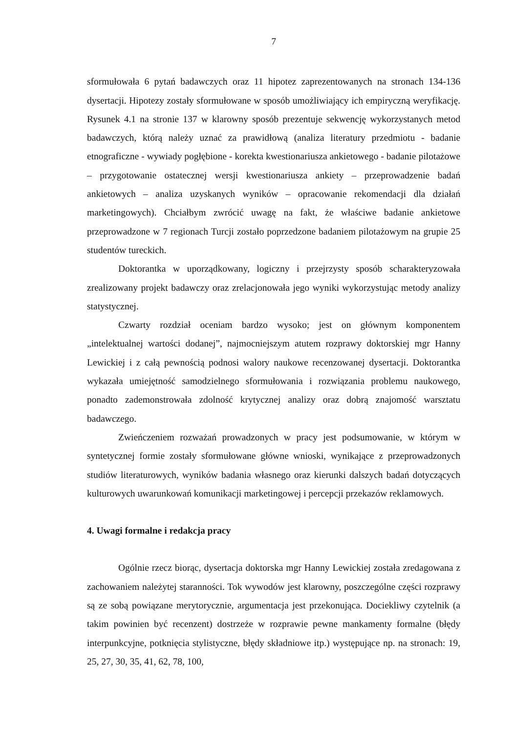7
sformułowała 6 pytań badawczych oraz 11 hipotez zaprezentowanych na stronach 134-136 dysertacji. Hipotezy zostały sformułowane w sposób umożliwiający ich empiryczną weryfikację. Rysunek 4.1 na stronie 137 w klarowny sposób prezentuje sekwencję wykorzystanych metod badawczych, którą należy uznać za prawidłową (analiza literatury przedmiotu - badanie etnograficzne - wywiady pogłębione - korekta kwestionariusza ankietowego - badanie pilotażowe – przygotowanie ostatecznej wersji kwestionariusza ankiety – przeprowadzenie badań ankietowych – analiza uzyskanych wyników – opracowanie rekomendacji dla działań marketingowych). Chciałbym zwrócić uwagę na fakt, że właściwe badanie ankietowe przeprowadzone w 7 regionach Turcji zostało poprzedzone badaniem pilotażowym na grupie 25 studentów tureckich.
Doktorantka w uporządkowany, logiczny i przejrzysty sposób scharakteryzowała zrealizowany projekt badawczy oraz zrelacjonowała jego wyniki wykorzystując metody analizy statystycznej.
Czwarty rozdział oceniam bardzo wysoko; jest on głównym komponentem „intelektualnej wartości dodanej”, najmocniejszym atutem rozprawy doktorskiej mgr Hanny Lewickiej i z całą pewnością podnosi walory naukowe recenzowanej dysertacji. Doktorantka wykazała umiejętność samodzielnego sformułowania i rozwiązania problemu naukowego, ponadto zademonstrowała zdolność krytycznej analizy oraz dobrą znajomość warsztatu badawczego.
Zwieńczeniem rozważań prowadzonych w pracy jest podsumowanie, w którym w syntetycznej formie zostały sformułowane główne wnioski, wynikające z przeprowadzonych studiów literaturowych, wyników badania własnego oraz kierunki dalszych badań dotyczących kulturowych uwarunkowań komunikacji marketingowej i percepcji przekazów reklamowych.
4. Uwagi formalne i redakcja pracy
Ogólnie rzecz biorąc, dysertacja doktorska mgr Hanny Lewickiej została zredagowana z zachowaniem należytej staranności. Tok wywodów jest klarowny, poszczególne części rozprawy są ze sobą powiązane merytorycznie, argumentacja jest przekonująca. Dociekliwy czytelnik (a takim powinien być recenzent) dostrzeże w rozprawie pewne mankamenty formalne (błędy interpunkcyjne, potknięcia stylistyczne, błędy składniowe itp.) występujące np. na stronach: 19, 25, 27, 30, 35, 41, 62, 78, 100,